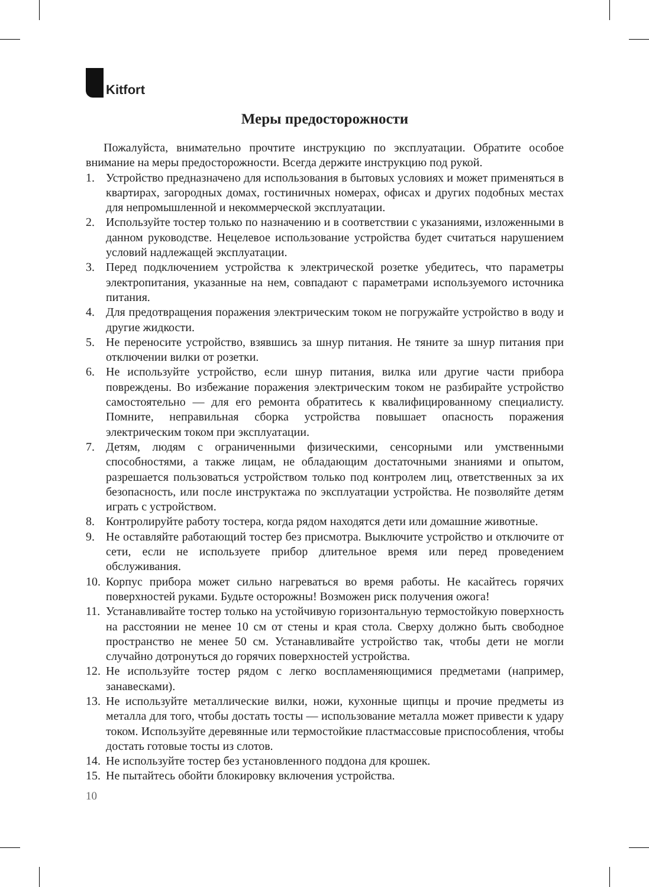Kitfort
Меры предосторожности
Пожалуйста, внимательно прочтите инструкцию по эксплуатации. Обратите особое внимание на меры предосторожности. Всегда держите инструкцию под рукой.
1. Устройство предназначено для использования в бытовых условиях и может применяться в квартирах, загородных домах, гостиничных номерах, офисах и других подобных местах для непромышленной и некоммерческой эксплуатации.
2. Используйте тостер только по назначению и в соответствии с указаниями, изложенными в данном руководстве. Нецелевое использование устройства будет считаться нарушением условий надлежащей эксплуатации.
3. Перед подключением устройства к электрической розетке убедитесь, что параметры электропитания, указанные на нем, совпадают с параметрами используемого источника питания.
4. Для предотвращения поражения электрическим током не погружайте устройство в воду и другие жидкости.
5. Не переносите устройство, взявшись за шнур питания. Не тяните за шнур питания при отключении вилки от розетки.
6. Не используйте устройство, если шнур питания, вилка или другие части прибора повреждены. Во избежание поражения электрическим током не разбирайте устройство самостоятельно — для его ремонта обратитесь к квалифицированному специалисту. Помните, неправильная сборка устройства повышает опасность поражения электрическим током при эксплуатации.
7. Детям, людям с ограниченными физическими, сенсорными или умственными способностями, а также лицам, не обладающим достаточными знаниями и опытом, разрешается пользоваться устройством только под контролем лиц, ответственных за их безопасность, или после инструктажа по эксплуатации устройства. Не позволяйте детям играть с устройством.
8. Контролируйте работу тостера, когда рядом находятся дети или домашние животные.
9. Не оставляйте работающий тостер без присмотра. Выключите устройство и отключите от сети, если не используете прибор длительное время или перед проведением обслуживания.
10. Корпус прибора может сильно нагреваться во время работы. Не касайтесь горячих поверхностей руками. Будьте осторожны! Возможен риск получения ожога!
11. Устанавливайте тостер только на устойчивую горизонтальную термостойкую поверхность на расстоянии не менее 10 см от стены и края стола. Сверху должно быть свободное пространство не менее 50 см. Устанавливайте устройство так, чтобы дети не могли случайно дотронуться до горячих поверхностей устройства.
12. Не используйте тостер рядом с легко воспламеняющимися предметами (например, занавесками).
13. Не используйте металлические вилки, ножи, кухонные щипцы и прочие предметы из металла для того, чтобы достать тосты — использование металла может привести к удару током. Используйте деревянные или термостойкие пластмассовые приспособления, чтобы достать готовые тосты из слотов.
14. Не используйте тостер без установленного поддона для крошек.
15. Не пытайтесь обойти блокировку включения устройства.
10